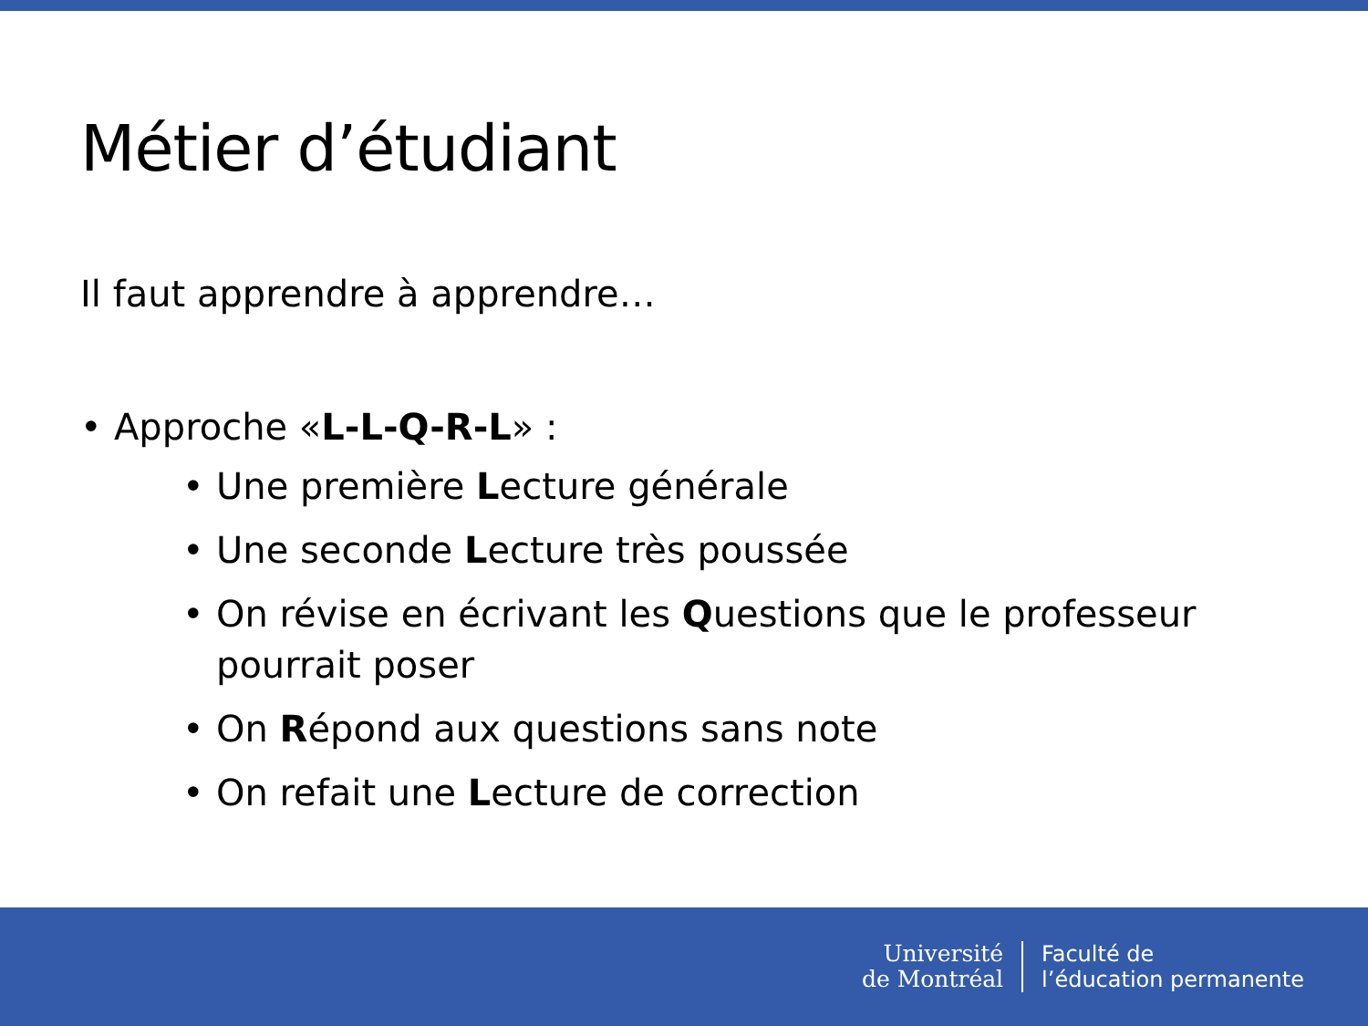Métier d’étudiant
Il faut apprendre à apprendre…
• Approche «L-L-Q-R-L» :
• Une première Lecture générale
• Une seconde Lecture très poussée
• On révise en écrivant les Questions que le professeur pourrait poser
• On Répond aux questions sans note
• On refait une Lecture de correction
Université
de Montréal
Faculté de
l’éducation permanente